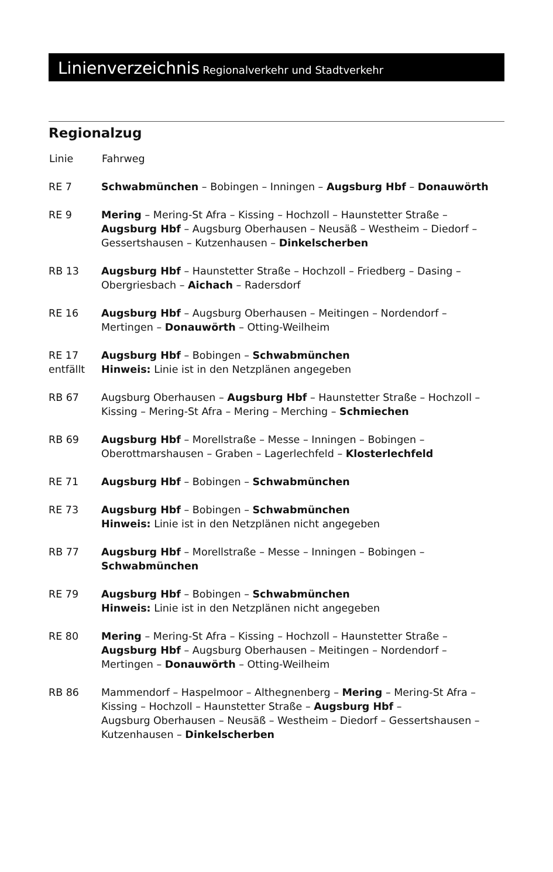Linienverzeichnis Regionalverkehr und Stadtverkehr
Regionalzug
| Linie | Fahrweg |
| --- | --- |
| RE 7 | Schwabmünchen – Bobingen – Inningen – Augsburg Hbf – Donauwörth |
| RE 9 | Mering – Mering-St Afra – Kissing – Hochzoll – Haunstetter Straße – Augsburg Hbf – Augsburg Oberhausen – Neusäß – Westheim – Diedorf – Gessertshausen – Kutzenhausen – Dinkelscherben |
| RB 13 | Augsburg Hbf – Haunstetter Straße – Hochzoll – Friedberg – Dasing – Obergriesbach – Aichach – Radersdorf |
| RE 16 | Augsburg Hbf – Augsburg Oberhausen – Meitingen – Nordendorf – Mertingen – Donauwörth – Otting-Weilheim |
| RE 17 entfällt | Augsburg Hbf – Bobingen – Schwabmünchen Hinweis: Linie ist in den Netzplänen angegeben |
| RB 67 | Augsburg Oberhausen – Augsburg Hbf – Haunstetter Straße – Hochzoll – Kissing – Mering-St Afra – Mering – Merching – Schmiechen |
| RB 69 | Augsburg Hbf – Morellstraße – Messe – Inningen – Bobingen – Oberottmarshausen – Graben – Lagerlechfeld – Klosterlechfeld |
| RE 71 | Augsburg Hbf – Bobingen – Schwabmünchen |
| RE 73 | Augsburg Hbf – Bobingen – Schwabmünchen Hinweis: Linie ist in den Netzplänen nicht angegeben |
| RB 77 | Augsburg Hbf – Morellstraße – Messe – Inningen – Bobingen – Schwabmünchen |
| RE 79 | Augsburg Hbf – Bobingen – Schwabmünchen Hinweis: Linie ist in den Netzplänen nicht angegeben |
| RE 80 | Mering – Mering-St Afra – Kissing – Hochzoll – Haunstetter Straße – Augsburg Hbf – Augsburg Oberhausen – Meitingen – Nordendorf – Mertingen – Donauwörth – Otting-Weilheim |
| RB 86 | Mammendorf – Haspelmoor – Althegnenberg – Mering – Mering-St Afra – Kissing – Hochzoll – Haunstetter Straße – Augsburg Hbf – Augsburg Oberhausen – Neusäß – Westheim – Diedorf – Gessertshausen – Kutzenhausen – Dinkelscherben |